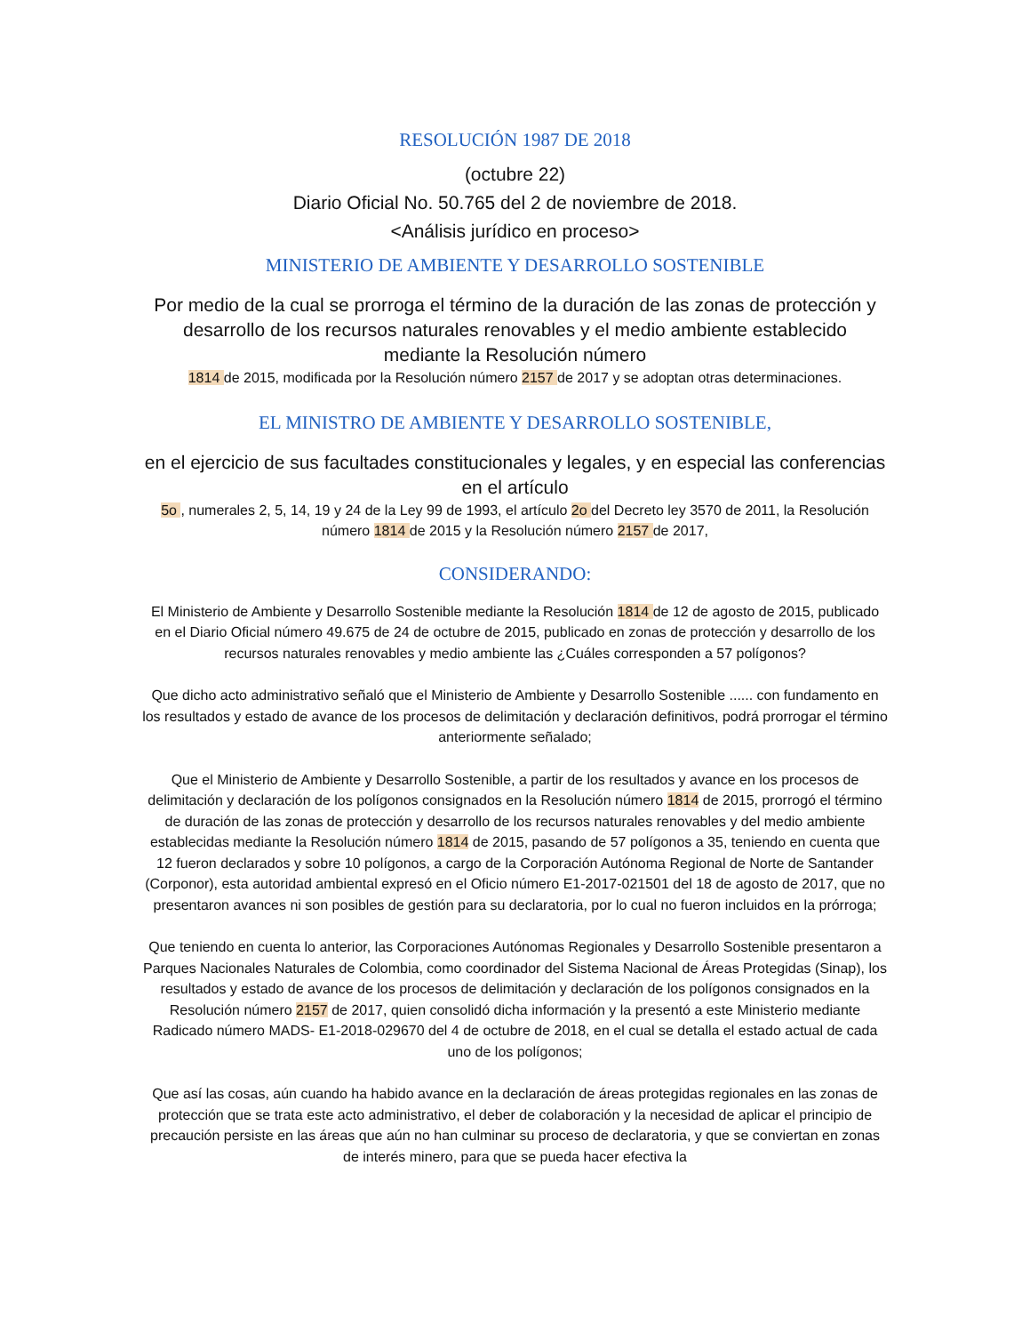RESOLUCIÓN 1987 DE 2018
(octubre 22)
Diario Oficial No. 50.765 del 2 de noviembre de 2018.
<Análisis jurídico en proceso>
MINISTERIO DE AMBIENTE Y DESARROLLO SOSTENIBLE
Por medio de la cual se prorroga el término de la duración de las zonas de protección y desarrollo de los recursos naturales renovables y el medio ambiente establecido mediante la Resolución número
1814 de 2015, modificada por la Resolución número 2157 de 2017 y se adoptan otras determinaciones.
EL MINISTRO DE AMBIENTE Y DESARROLLO SOSTENIBLE,
en el ejercicio de sus facultades constitucionales y legales, y en especial las conferencias en el artículo
5o , numerales 2, 5, 14, 19 y 24 de la Ley 99 de 1993, el artículo 2o del Decreto ley 3570 de 2011, la Resolución número 1814 de 2015 y la Resolución número 2157 de 2017,
CONSIDERANDO:
El Ministerio de Ambiente y Desarrollo Sostenible mediante la Resolución 1814 de 12 de agosto de 2015, publicado en el Diario Oficial número 49.675 de 24 de octubre de 2015, publicado en zonas de protección y desarrollo de los recursos naturales renovables y medio ambiente las ¿Cuáles corresponden a 57 polígonos?
Que dicho acto administrativo señaló que el Ministerio de Ambiente y Desarrollo Sostenible ...... con fundamento en los resultados y estado de avance de los procesos de delimitación y declaración definitivos, podrá prorrogar el término anteriormente señalado;
Que el Ministerio de Ambiente y Desarrollo Sostenible, a partir de los resultados y avance en los procesos de delimitación y declaración de los polígonos consignados en la Resolución número 1814 de 2015, prorrogó el término de duración de las zonas de protección y desarrollo de los recursos naturales renovables y del medio ambiente establecidas mediante la Resolución número 1814 de 2015, pasando de 57 polígonos a 35, teniendo en cuenta que 12 fueron declarados y sobre 10 polígonos, a cargo de la Corporación Autónoma Regional de Norte de Santander (Corponor), esta autoridad ambiental expresó en el Oficio número E1-2017-021501 del 18 de agosto de 2017, que no presentaron avances ni son posibles de gestión para su declaratoria, por lo cual no fueron incluidos en la prórroga;
Que teniendo en cuenta lo anterior, las Corporaciones Autónomas Regionales y Desarrollo Sostenible presentaron a Parques Nacionales Naturales de Colombia, como coordinador del Sistema Nacional de Áreas Protegidas (Sinap), los resultados y estado de avance de los procesos de delimitación y declaración de los polígonos consignados en la Resolución número 2157 de 2017, quien consolidó dicha información y la presentó a este Ministerio mediante Radicado número MADS- E1-2018-029670 del 4 de octubre de 2018, en el cual se detalla el estado actual de cada uno de los polígonos;
Que así las cosas, aún cuando ha habido avance en la declaración de áreas protegidas regionales en las zonas de protección que se trata este acto administrativo, el deber de colaboración y la necesidad de aplicar el principio de precaución persiste en las áreas que aún no han culminar su proceso de declaratoria, y que se conviertan en zonas de interés minero, para que se pueda hacer efectiva la